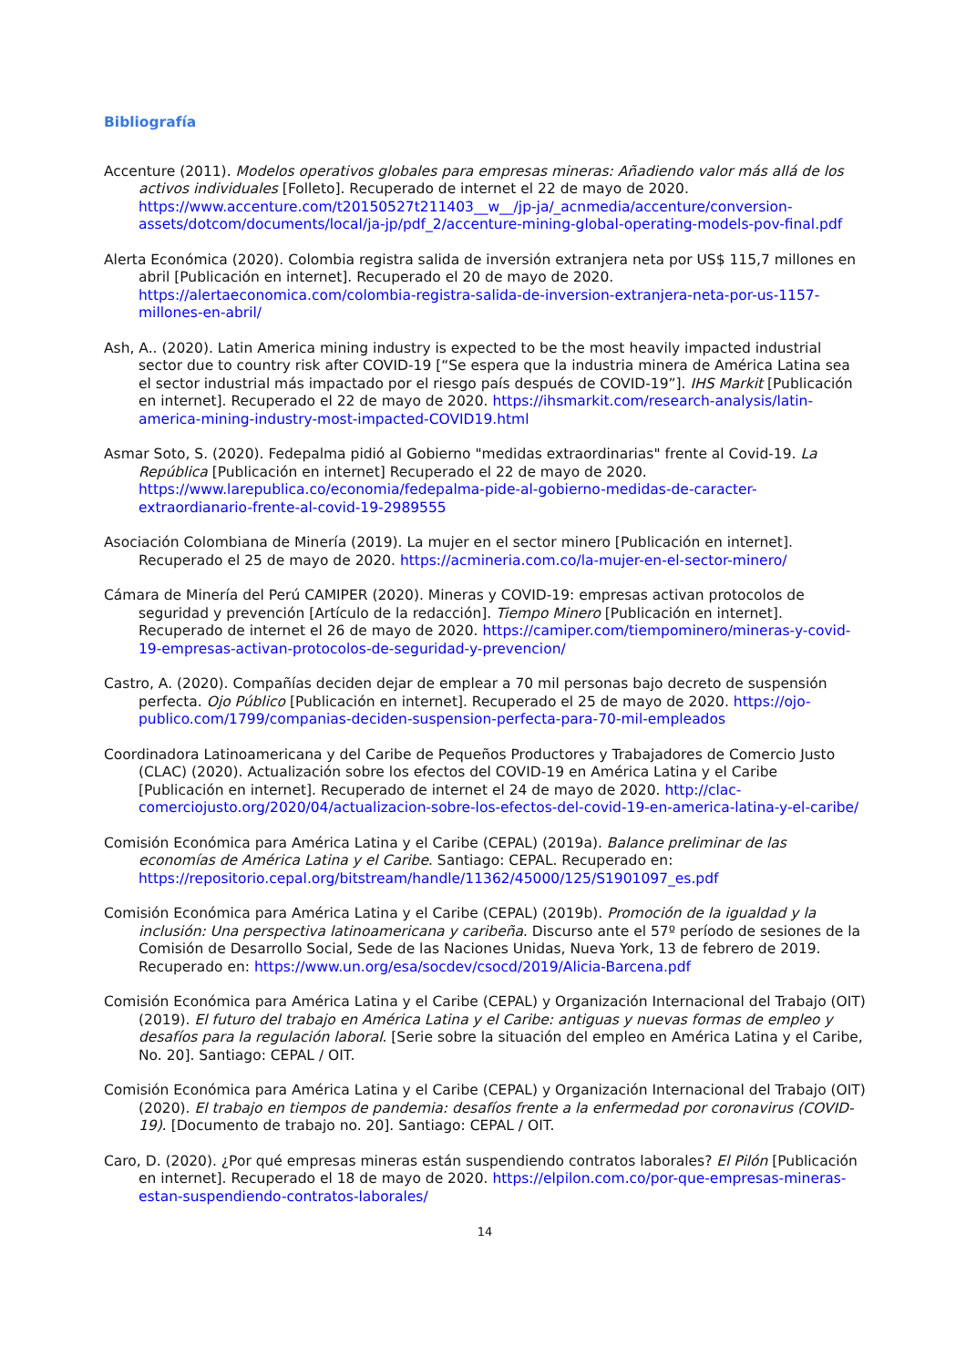Bibliografía
Accenture (2011). Modelos operativos globales para empresas mineras: Añadiendo valor más allá de los activos individuales [Folleto]. Recuperado de internet el 22 de mayo de 2020. https://www.accenture.com/t20150527t211403__w__/jp-ja/_acnmedia/accenture/conversion-assets/dotcom/documents/local/ja-jp/pdf_2/accenture-mining-global-operating-models-pov-final.pdf
Alerta Económica (2020). Colombia registra salida de inversión extranjera neta por US$ 115,7 millones en abril [Publicación en internet]. Recuperado el 20 de mayo de 2020. https://alertaeconomica.com/colombia-registra-salida-de-inversion-extranjera-neta-por-us-1157-millones-en-abril/
Ash, A.. (2020). Latin America mining industry is expected to be the most heavily impacted industrial sector due to country risk after COVID-19 [“Se espera que la industria minera de América Latina sea el sector industrial más impactado por el riesgo país después de COVID-19”]. IHS Markit [Publicación en internet]. Recuperado el 22 de mayo de 2020. https://ihsmarkit.com/research-analysis/latin-america-mining-industry-most-impacted-COVID19.html
Asmar Soto, S. (2020). Fedepalma pidió al Gobierno "medidas extraordinarias" frente al Covid-19. La República [Publicación en internet] Recuperado el 22 de mayo de 2020. https://www.larepublica.co/economia/fedepalma-pide-al-gobierno-medidas-de-caracter-extraordianario-frente-al-covid-19-2989555
Asociación Colombiana de Minería (2019). La mujer en el sector minero [Publicación en internet]. Recuperado el 25 de mayo de 2020. https://acmineria.com.co/la-mujer-en-el-sector-minero/
Cámara de Minería del Perú CAMIPER (2020). Mineras y COVID-19: empresas activan protocolos de seguridad y prevención [Artículo de la redacción]. Tiempo Minero [Publicación en internet]. Recuperado de internet el 26 de mayo de 2020. https://camiper.com/tiempominero/mineras-y-covid-19-empresas-activan-protocolos-de-seguridad-y-prevencion/
Castro, A. (2020). Compañías deciden dejar de emplear a 70 mil personas bajo decreto de suspensión perfecta. Ojo Público [Publicación en internet]. Recuperado el 25 de mayo de 2020. https://ojo-publico.com/1799/companias-deciden-suspension-perfecta-para-70-mil-empleados
Coordinadora Latinoamericana y del Caribe de Pequeños Productores y Trabajadores de Comercio Justo (CLAC) (2020). Actualización sobre los efectos del COVID-19 en América Latina y el Caribe [Publicación en internet]. Recuperado de internet el 24 de mayo de 2020. http://clac-comerciojusto.org/2020/04/actualizacion-sobre-los-efectos-del-covid-19-en-america-latina-y-el-caribe/
Comisión Económica para América Latina y el Caribe (CEPAL) (2019a). Balance preliminar de las economías de América Latina y el Caribe. Santiago: CEPAL. Recuperado en: https://repositorio.cepal.org/bitstream/handle/11362/45000/125/S1901097_es.pdf
Comisión Económica para América Latina y el Caribe (CEPAL) (2019b). Promoción de la igualdad y la inclusión: Una perspectiva latinoamericana y caribeña. Discurso ante el 57º período de sesiones de la Comisión de Desarrollo Social, Sede de las Naciones Unidas, Nueva York, 13 de febrero de 2019. Recuperado en: https://www.un.org/esa/socdev/csocd/2019/Alicia-Barcena.pdf
Comisión Económica para América Latina y el Caribe (CEPAL) y Organización Internacional del Trabajo (OIT) (2019). El futuro del trabajo en América Latina y el Caribe: antiguas y nuevas formas de empleo y desafíos para la regulación laboral. [Serie sobre la situación del empleo en América Latina y el Caribe, No. 20]. Santiago: CEPAL / OIT.
Comisión Económica para América Latina y el Caribe (CEPAL) y Organización Internacional del Trabajo (OIT) (2020). El trabajo en tiempos de pandemia: desafíos frente a la enfermedad por coronavirus (COVID-19). [Documento de trabajo no. 20]. Santiago: CEPAL / OIT.
Caro, D. (2020). ¿Por qué empresas mineras están suspendiendo contratos laborales? El Pilón [Publicación en internet]. Recuperado el 18 de mayo de 2020. https://elpilon.com.co/por-que-empresas-mineras-estan-suspendiendo-contratos-laborales/
14